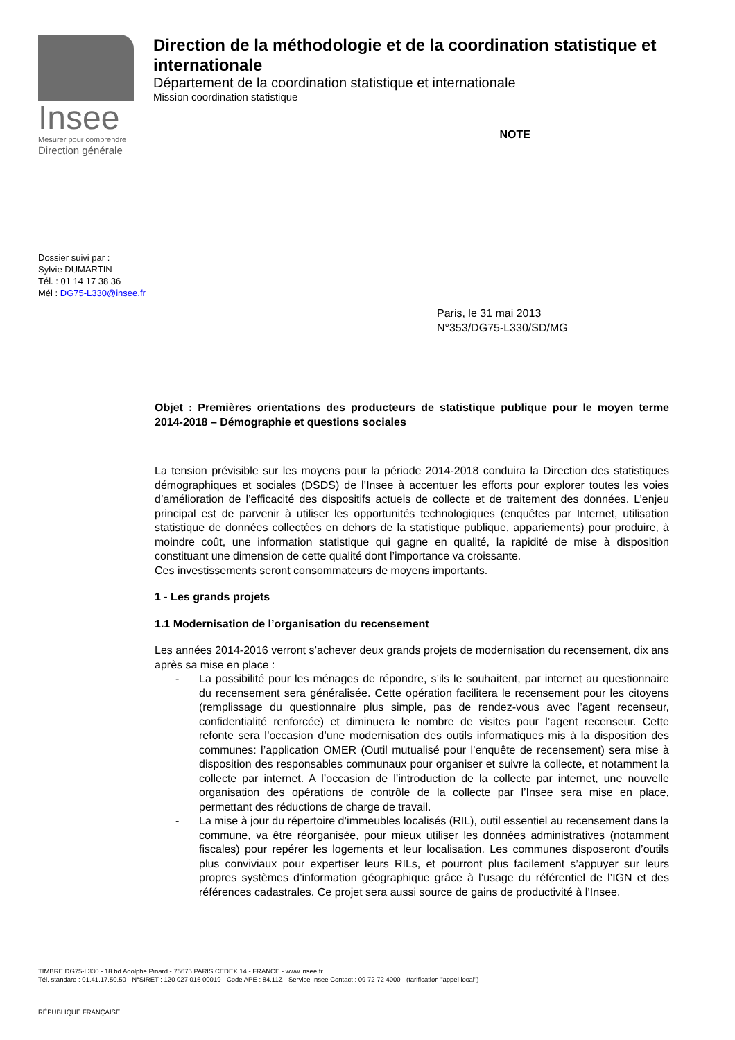Insee
Mesurer pour comprendre
Direction générale
Direction de la méthodologie et de la coordination statistique et internationale
Département de la coordination statistique et internationale
Mission coordination statistique
NOTE
Dossier suivi par :
Sylvie DUMARTIN
Tél. : 01 14 17 38 36
Mél : DG75-L330@insee.fr
Paris, le 31 mai 2013
N°353/DG75-L330/SD/MG
Objet : Premières orientations des producteurs de statistique publique pour le moyen terme 2014-2018 – Démographie et questions sociales
La tension prévisible sur les moyens pour la période 2014-2018 conduira la Direction des statistiques démographiques et sociales (DSDS) de l’Insee à accentuer les efforts pour explorer toutes les voies d’amélioration de l’efficacité des dispositifs actuels de collecte et de traitement des données. L’enjeu principal est de parvenir à utiliser les opportunités technologiques (enquêtes par Internet, utilisation statistique de données collectées en dehors de la statistique publique, appariements) pour produire, à moindre coût, une information statistique qui gagne en qualité, la rapidité de mise à disposition constituant une dimension de cette qualité dont l’importance va croissante.
Ces investissements seront consommateurs de moyens importants.
1 - Les grands projets
1.1 Modernisation de l’organisation du recensement
Les années 2014-2016 verront s’achever deux grands projets de modernisation du recensement, dix ans après sa mise en place :
- La possibilité pour les ménages de répondre, s’ils le souhaitent, par internet au questionnaire du recensement sera généralisée. Cette opération facilitera le recensement pour les citoyens (remplissage du questionnaire plus simple, pas de rendez-vous avec l’agent recenseur, confidentialité renforcée) et diminuera le nombre de visites pour l’agent recenseur. Cette refonte sera l’occasion d’une modernisation des outils informatiques mis à la disposition des communes: l’application OMER (Outil mutualisé pour l’enquête de recensement) sera mise à disposition des responsables communaux pour organiser et suivre la collecte, et notamment la collecte par internet. A l’occasion de l’introduction de la collecte par internet, une nouvelle organisation des opérations de contrôle de la collecte par l’Insee sera mise en place, permettant des réductions de charge de travail.
- La mise à jour du répertoire d’immeubles localisés (RIL), outil essentiel au recensement dans la commune, va être réorganisée, pour mieux utiliser les données administratives (notamment fiscales) pour repérer les logements et leur localisation. Les communes disposeront d’outils plus conviviaux pour expertiser leurs RILs, et pourront plus facilement s’appuyer sur leurs propres systèmes d’information géographique grâce à l’usage du référentiel de l’IGN et des références cadastrales. Ce projet sera aussi source de gains de productivité à l’Insee.
TIMBRE DG75-L330 - 18 bd Adolphe Pinard - 75675 PARIS CEDEX 14 - FRANCE - www.insee.fr
Tél. standard : 01.41.17.50.50 - N°SIRET : 120 027 016 00019 - Code APE : 84.11Z - Service Insee Contact : 09 72 72 4000 - (tarification "appel local")
RÉPUBLIQUE FRANÇAISE